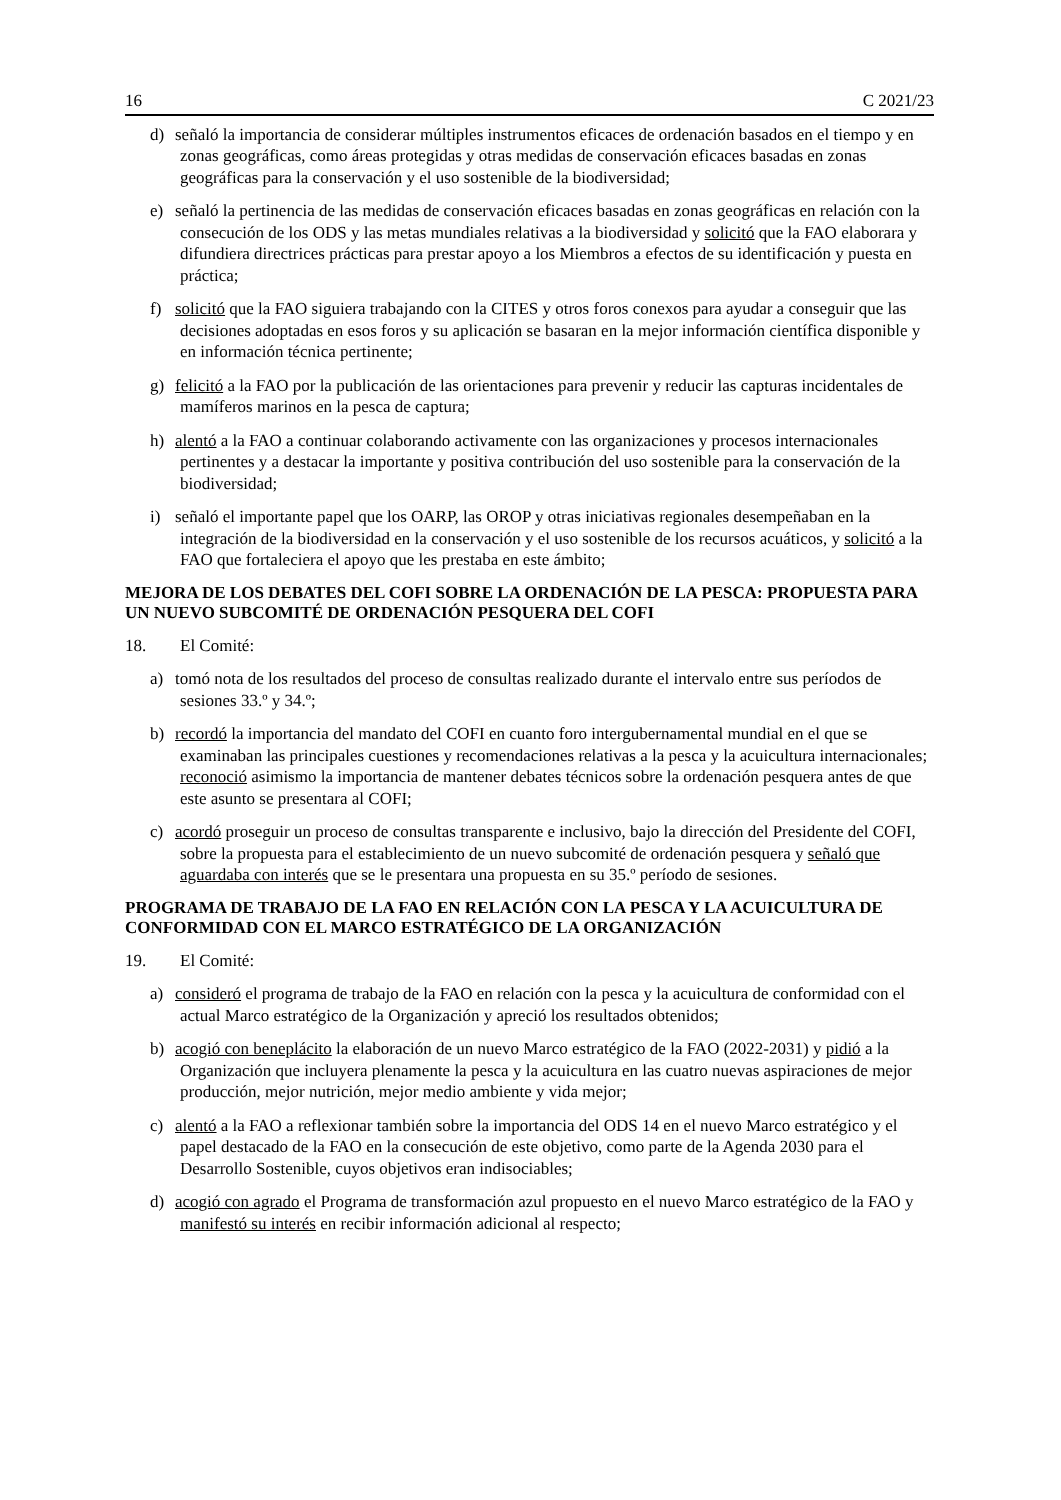16 C 2021/23
d) señaló la importancia de considerar múltiples instrumentos eficaces de ordenación basados en el tiempo y en zonas geográficas, como áreas protegidas y otras medidas de conservación eficaces basadas en zonas geográficas para la conservación y el uso sostenible de la biodiversidad;
e) señaló la pertinencia de las medidas de conservación eficaces basadas en zonas geográficas en relación con la consecución de los ODS y las metas mundiales relativas a la biodiversidad y solicitó que la FAO elaborara y difundiera directrices prácticas para prestar apoyo a los Miembros a efectos de su identificación y puesta en práctica;
f) solicitó que la FAO siguiera trabajando con la CITES y otros foros conexos para ayudar a conseguir que las decisiones adoptadas en esos foros y su aplicación se basaran en la mejor información científica disponible y en información técnica pertinente;
g) felicitó a la FAO por la publicación de las orientaciones para prevenir y reducir las capturas incidentales de mamíferos marinos en la pesca de captura;
h) alentó a la FAO a continuar colaborando activamente con las organizaciones y procesos internacionales pertinentes y a destacar la importante y positiva contribución del uso sostenible para la conservación de la biodiversidad;
i) señaló el importante papel que los OARP, las OROP y otras iniciativas regionales desempeñaban en la integración de la biodiversidad en la conservación y el uso sostenible de los recursos acuáticos, y solicitó a la FAO que fortaleciera el apoyo que les prestaba en este ámbito;
MEJORA DE LOS DEBATES DEL COFI SOBRE LA ORDENACIÓN DE LA PESCA: PROPUESTA PARA UN NUEVO SUBCOMITÉ DE ORDENACIÓN PESQUERA DEL COFI
18. El Comité:
a) tomó nota de los resultados del proceso de consultas realizado durante el intervalo entre sus períodos de sesiones 33.º y 34.º;
b) recordó la importancia del mandato del COFI en cuanto foro intergubernamental mundial en el que se examinaban las principales cuestiones y recomendaciones relativas a la pesca y la acuicultura internacionales; reconoció asimismo la importancia de mantener debates técnicos sobre la ordenación pesquera antes de que este asunto se presentara al COFI;
c) acordó proseguir un proceso de consultas transparente e inclusivo, bajo la dirección del Presidente del COFI, sobre la propuesta para el establecimiento de un nuevo subcomité de ordenación pesquera y señaló que aguardaba con interés que se le presentara una propuesta en su 35.º período de sesiones.
PROGRAMA DE TRABAJO DE LA FAO EN RELACIÓN CON LA PESCA Y LA ACUICULTURA DE CONFORMIDAD CON EL MARCO ESTRATÉGICO DE LA ORGANIZACIÓN
19. El Comité:
a) consideró el programa de trabajo de la FAO en relación con la pesca y la acuicultura de conformidad con el actual Marco estratégico de la Organización y apreció los resultados obtenidos;
b) acogió con beneplácito la elaboración de un nuevo Marco estratégico de la FAO (2022-2031) y pidió a la Organización que incluyera plenamente la pesca y la acuicultura en las cuatro nuevas aspiraciones de mejor producción, mejor nutrición, mejor medio ambiente y vida mejor;
c) alentó a la FAO a reflexionar también sobre la importancia del ODS 14 en el nuevo Marco estratégico y el papel destacado de la FAO en la consecución de este objetivo, como parte de la Agenda 2030 para el Desarrollo Sostenible, cuyos objetivos eran indisociables;
d) acogió con agrado el Programa de transformación azul propuesto en el nuevo Marco estratégico de la FAO y manifestó su interés en recibir información adicional al respecto;